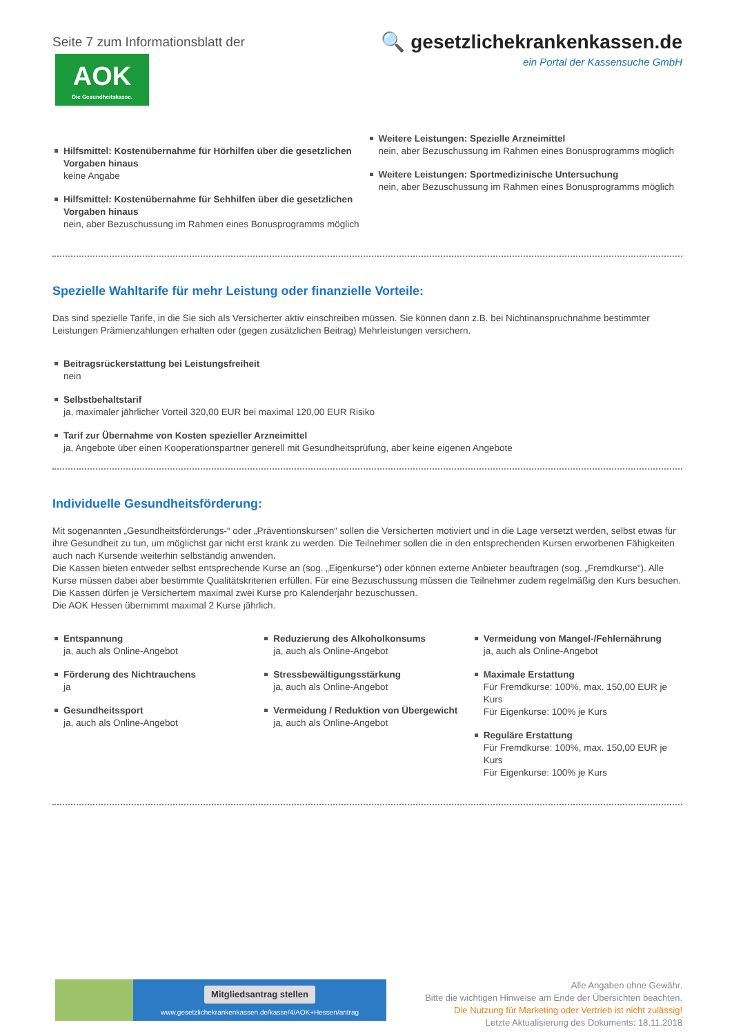Seite 7 zum Informationsblatt der
AOK
Die Gesundheitskasse.
🔍 gesetzlichekrankenkassen.de
ein Portal der Kassensuche GmbH
Hilfsmittel: Kostenübernahme für Hörhilfen über die gesetzlichen Vorgaben hinaus
keine Angabe
Hilfsmittel: Kostenübernahme für Sehhilfen über die gesetzlichen Vorgaben hinaus
nein, aber Bezuschussung im Rahmen eines Bonusprogramms möglich
Weitere Leistungen: Spezielle Arzneimittel
nein, aber Bezuschussung im Rahmen eines Bonusprogramms möglich
Weitere Leistungen: Sportmedizinische Untersuchung
nein, aber Bezuschussung im Rahmen eines Bonusprogramms möglich
Spezielle Wahltarife für mehr Leistung oder finanzielle Vorteile:
Das sind spezielle Tarife, in die Sie sich als Versicherter aktiv einschreiben müssen. Sie können dann z.B. bei Nichtinanspruchnahme bestimmter Leistungen Prämienzahlungen erhalten oder (gegen zusätzlichen Beitrag) Mehrleistungen versichern.
Beitragsrückerstattung bei Leistungsfreiheit
nein
Selbstbehaltstarif
ja, maximaler jährlicher Vorteil 320,00 EUR bei maximal 120,00 EUR Risiko
Tarif zur Übernahme von Kosten spezieller Arzneimittel
ja, Angebote über einen Kooperationspartner generell mit Gesundheitsprüfung, aber keine eigenen Angebote
Individuelle Gesundheitsförderung:
Mit sogenannten „Gesundheitsförderungs-“ oder „Präventionskursen“ sollen die Versicherten motiviert und in die Lage versetzt werden, selbst etwas für ihre Gesundheit zu tun, um möglichst gar nicht erst krank zu werden. Die Teilnehmer sollen die in den entsprechenden Kursen erworbenen Fähigkeiten auch nach Kursende weiterhin selbständig anwenden.
Die Kassen bieten entweder selbst entsprechende Kurse an (sog. „Eigenkurse“) oder können externe Anbieter beauftragen (sog. „Fremdkurse“). Alle Kurse müssen dabei aber bestimmte Qualitätskriterien erfüllen. Für eine Bezuschussung müssen die Teilnehmer zudem regelmäßig den Kurs besuchen.
Die Kassen dürfen je Versichertem maximal zwei Kurse pro Kalenderjahr bezuschussen.
Die AOK Hessen übernimmt maximal 2 Kurse jährlich.
Entspannung
ja, auch als Online-Angebot
Förderung des Nichtrauchens
ja
Gesundheitssport
ja, auch als Online-Angebot
Reduzierung des Alkoholkonsums
ja, auch als Online-Angebot
Stressbewältigungsstärkung
ja, auch als Online-Angebot
Vermeidung / Reduktion von Übergewicht
ja, auch als Online-Angebot
Vermeidung von Mangel-/Fehlernährung
ja, auch als Online-Angebot
Maximale Erstattung
Für Fremdkurse: 100%, max. 150,00 EUR je Kurs
Für Eigenkurse: 100% je Kurs
Reguläre Erstattung
Für Fremdkurse: 100%, max. 150,00 EUR je Kurs
Für Eigenkurse: 100% je Kurs
Mitgliedsantrag stellen
www.gesetzlichekrankenkassen.de/kasse/4/AOK+Hessen/antrag
Alle Angaben ohne Gewähr.
Bitte die wichtigen Hinweise am Ende der Übersichten beachten.
Die Nutzung für Marketing oder Vertrieb ist nicht zulässig!
Letzte Aktualisierung des Dokuments: 18.11.2018